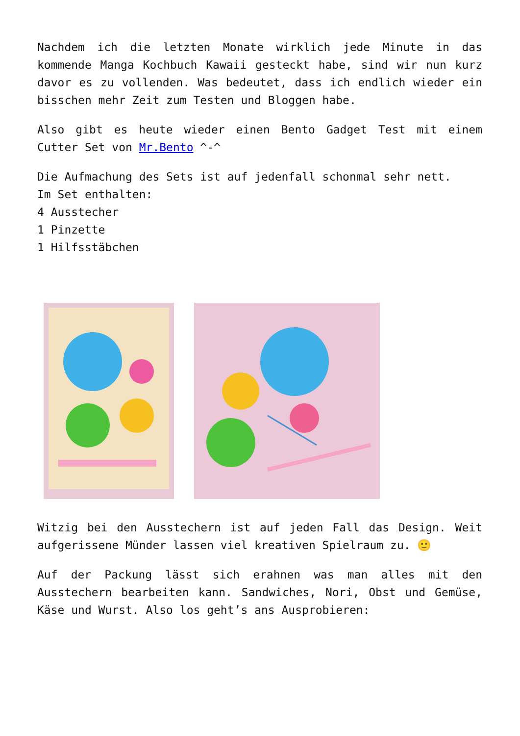Nachdem ich die letzten Monate wirklich jede Minute in das kommende Manga Kochbuch Kawaii gesteckt habe, sind wir nun kurz davor es zu vollenden. Was bedeutet, dass ich endlich wieder ein bisschen mehr Zeit zum Testen und Bloggen habe.
Also gibt es heute wieder einen Bento Gadget Test mit einem Cutter Set von Mr.Bento ^-^
Die Aufmachung des Sets ist auf jedenfall schonmal sehr nett.
Im Set enthalten:
4 Ausstecher
1 Pinzette
1 Hilfsstäbchen
Witzig bei den Ausstechern ist auf jeden Fall das Design. Weit aufgerissene Münder lassen viel kreativen Spielraum zu. 🙂
Auf der Packung lässt sich erahnen was man alles mit den Ausstechern bearbeiten kann. Sandwiches, Nori, Obst und Gemüse, Käse und Wurst. Also los geht’s ans Ausprobieren: